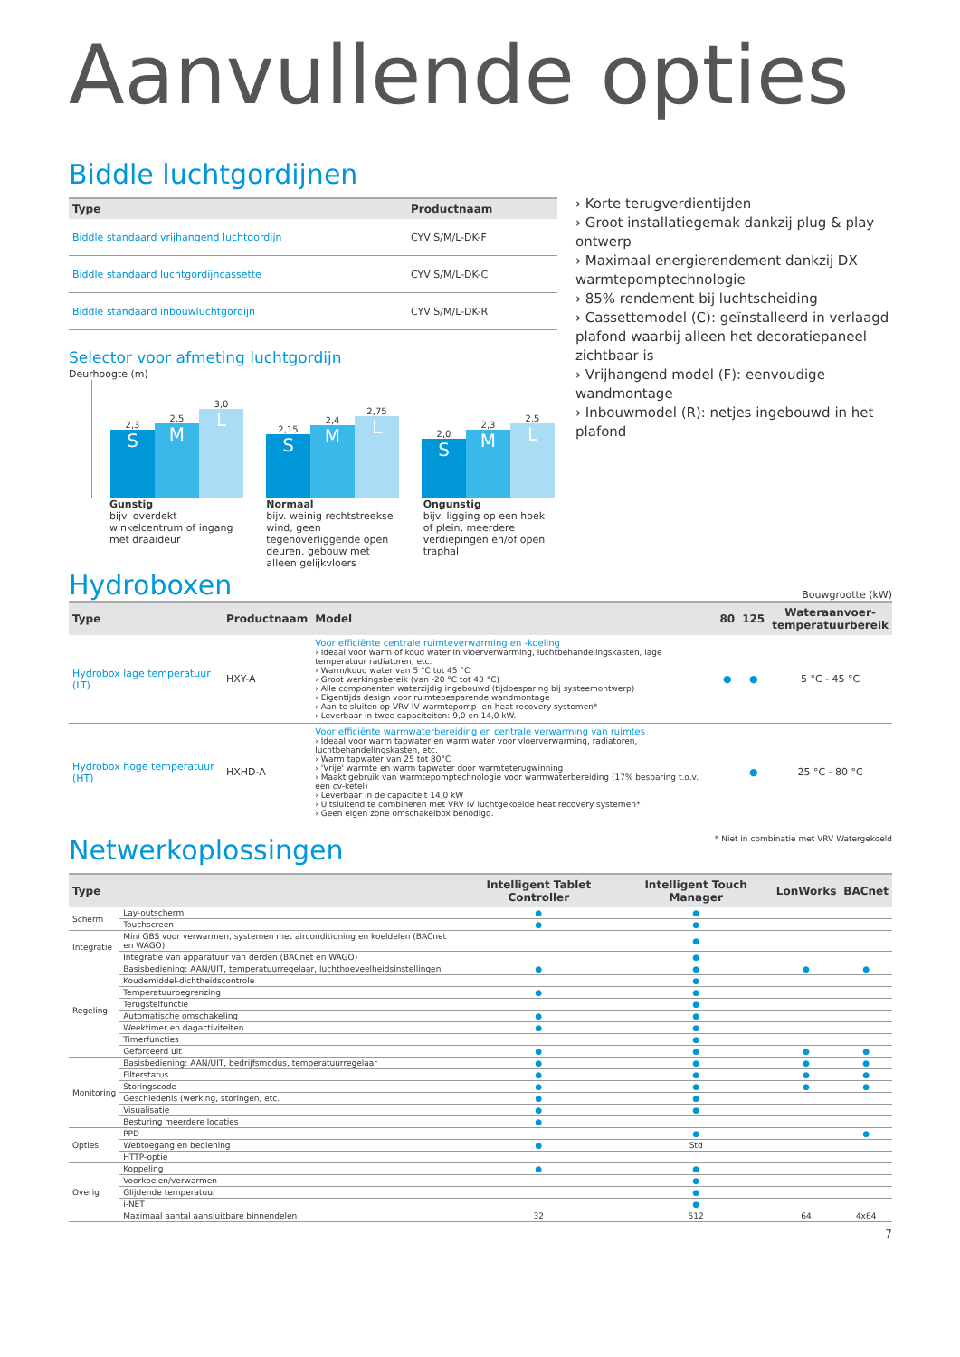Aanvullende opties
Biddle luchtgordijnen
| Type | Productnaam | |
| --- | --- | --- |
| Biddle standaard vrijhangend luchtgordijn | CYV S/M/L-DK-F | |
| Biddle standaard luchtgordijncassette | CYV S/M/L-DK-C | |
| Biddle standaard inbouwluchtgordijn | CYV S/M/L-DK-R | |
Selector voor afmeting luchtgordijn
Deurhoogte (m)
2,3
S
2,5
M
3,0
L
2,15
S
2,4
M
2,75
L
2,0
S
2,3
M
2,5
L
Gunstig
bijv. overdekt winkelcentrum of ingang met draaideur
Normaal
bijv. weinig rechtstreekse wind, geen tegenoverliggende open deuren, gebouw met alleen gelijkvloers
Ongunstig
bijv. ligging op een hoek of plein, meerdere verdiepingen en/of open traphal
› Korte terugverdientijden
› Groot installatiegemak dankzij plug & play ontwerp
› Maximaal energierendement dankzij DX warmtepomptechnologie
› 85% rendement bij luchtscheiding
› Cassettemodel (C): geïnstalleerd in verlaagd plafond waarbij alleen het decoratiepaneel zichtbaar is
› Vrijhangend model (F): eenvoudige wandmontage
› Inbouwmodel (R): netjes ingebouwd in het plafond
Hydroboxen
Bouwgrootte (kW)
| Type | Productnaam | Model | 80 | 125 | Wateraanvoer- temperatuurbereik |
| --- | --- | --- | --- | --- | --- |
| Hydrobox lage temperatuur (LT) | HXY-A | Voor efficiënte centrale ruimteverwarming en -koeling › Ideaal voor warm of koud water in vloerverwarming, luchtbehandelingskasten, lage temperatuur radiatoren, etc. › Warm/koud water van 5 °C tot 45 °C › Groot werkingsbereik (van -20 °C tot 43 °C) › Alle componenten waterzijdig ingebouwd (tijdbesparing bij systeemontwerp) › Eigentijds design voor ruimtebesparende wandmontage › Aan te sluiten op VRV IV warmtepomp- en heat recovery systemen* › Leverbaar in twee capaciteiten: 9,0 en 14,0 kW. | ● | ● | 5 °C - 45 °C |
| Hydrobox hoge temperatuur (HT) | HXHD-A | Voor efficiënte warmwaterbereiding en centrale verwarming van ruimtes › Ideaal voor warm tapwater en warm water voor vloerverwarming, radiatoren, luchtbehandelingskasten, etc. › Warm tapwater van 25 tot 80°C › 'Vrije' warmte en warm tapwater door warmteterugwinning › Maakt gebruik van warmtepomptechnologie voor warmwaterbereiding (17% besparing t.o.v. een cv-ketel) › Leverbaar in de capaciteit 14,0 kW › Uitsluitend te combineren met VRV IV luchtgekoelde heat recovery systemen* › Geen eigen zone omschakelbox benodigd. | | ● | 25 °C - 80 °C |
Netwerkoplossingen
* Niet in combinatie met VRV Watergekoeld
| Type | | Intelligent Tablet Controller | Intelligent Touch Manager | LonWorks | BACnet |
| --- | --- | --- | --- | --- | --- |
| Scherm | Lay-outscherm | ● | ● | | |
| | Touchscreen | ● | ● | | |
| Integratie | Mini GBS voor verwarmen, systemen met airconditioning en koeldelen (BACnet en WAGO) | | ● | | |
| | Integratie van apparatuur van derden (BACnet en WAGO) | | ● | | |
| Regeling | Basisbediening: AAN/UIT, temperatuurregelaar, luchthoeveelheidsinstellingen | ● | ● | ● | ● |
| | Koudemiddel-dichtheidscontrole | | ● | | |
| | Temperatuurbegrenzing | ● | ● | | |
| | Terugstelfunctie | | ● | | |
| | Automatische omschakeling | ● | ● | | |
| | Weektimer en dagactiviteiten | ● | ● | | |
| | Timerfuncties | | ● | | |
| | Geforceerd uit | ● | ● | ● | ● |
| Monitoring | Basisbediening: AAN/UIT, bedrijfsmodus, temperatuurregelaar | ● | ● | ● | ● |
| | Filterstatus | ● | ● | ● | ● |
| | Storingscode | ● | ● | ● | ● |
| | Geschiedenis (werking, storingen, etc. | ● | ● | | |
| | Visualisatie | ● | ● | | |
| | Besturing meerdere locaties | ● | | | |
| Opties | PPD | | ● | | ● |
| | Webtoegang en bediening | ● | Std | | |
| | HTTP-optie | | | | |
| Overig | Koppeling | ● | ● | | |
| | Voorkoelen/verwarmen | | ● | | |
| | Glijdende temperatuur | | ● | | |
| | i-NET | | ● | | |
| | Maximaal aantal aansluitbare binnendelen | 32 | 512 | 64 | 4x64 |
7